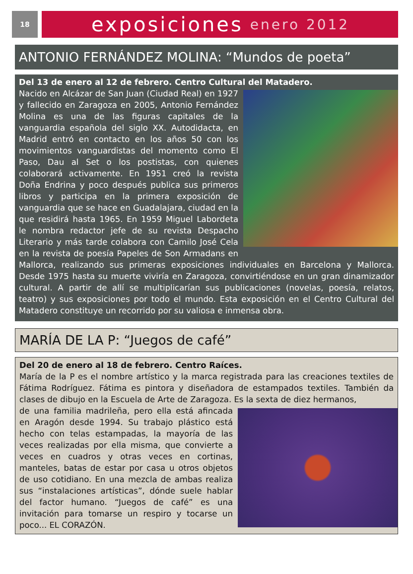18
exposiciones enero 2012
ANTONIO FERNÁNDEZ MOLINA: “Mundos de poeta”
Del 13 de enero al 12 de febrero. Centro Cultural del Matadero.
Nacido en Alcázar de San Juan (Ciudad Real) en 1927 y fallecido en Zaragoza en 2005, Antonio Fernández Molina es una de las figuras capitales de la vanguardia española del siglo XX. Autodidacta, en Madrid entró en contacto en los años 50 con los movimientos vanguardistas del momento como El Paso, Dau al Set o los postistas, con quienes colaborará activamente. En 1951 creó la revista Doña Endrina y poco después publica sus primeros libros y participa en la primera exposición de vanguardia que se hace en Guadalajara, ciudad en la que residirá hasta 1965. En 1959 Miguel Labordeta le nombra redactor jefe de su revista Despacho Literario y más tarde colabora con Camilo José Cela en la revista de poesía Papeles de Son Armadans en Mallorca, realizando sus primeras exposiciones individuales en Barcelona y Mallorca. Desde 1975 hasta su muerte viviría en Zaragoza, convirtiéndose en un gran dinamizador cultural. A partir de allí se multiplicarían sus publicaciones (novelas, poesía, relatos, teatro) y sus exposiciones por todo el mundo. Esta exposición en el Centro Cultural del Matadero constituye un recorrido por su valiosa e inmensa obra.
MARÍA DE LA P: “Juegos de café”
Del 20 de enero al 18 de febrero. Centro Raíces.
María de la P es el nombre artístico y la marca registrada para las creaciones textiles de Fátima Rodríguez. Fátima es pintora y diseñadora de estampados textiles. También da clases de dibujo en la Escuela de Arte de Zaragoza. Es la sexta de diez hermanos,
de una familia madrileña, pero ella está afincada en Aragón desde 1994. Su trabajo plástico está hecho con telas estampadas, la mayoría de las veces realizadas por ella misma, que convierte a veces en cuadros y otras veces en cortinas, manteles, batas de estar por casa u otros objetos de uso cotidiano. En una mezcla de ambas realiza sus “instalaciones artísticas”, dónde suele hablar del factor humano. “Juegos de café” es una invitación para tomarse un respiro y tocarse un poco... EL CORAZÓN.